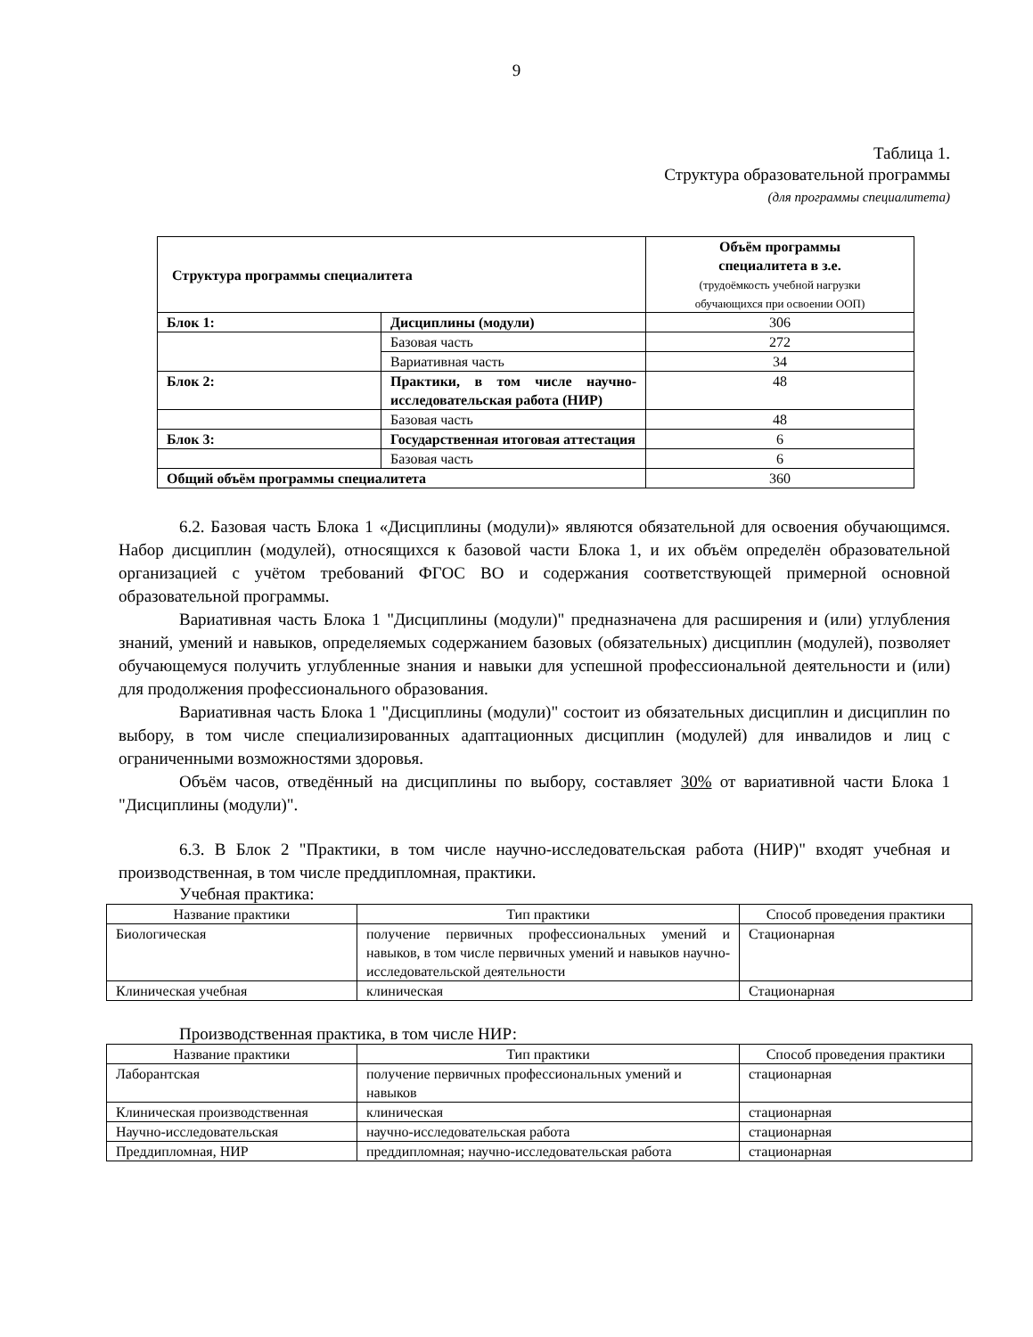9
Таблица 1.
Структура образовательной программы
(для программы специалитета)
| Структура программы специалитета | | Объём программы специалитета в з.е. (трудоёмкость учебной нагрузки обучающихся при освоении ООП) |
| Блок 1: | Дисциплины (модули) | 306 |
| | Базовая часть | 272 |
| | Вариативная часть | 34 |
| Блок 2: | Практики, в том числе научно-исследовательская работа (НИР) | 48 |
| | Базовая часть | 48 |
| Блок 3: | Государственная итоговая аттестация | 6 |
| | Базовая часть | 6 |
| Общий объём программы специалитета | | 360 |
6.2. Базовая часть Блока 1 «Дисциплины (модули)» являются обязательной для освоения обучающимся. Набор дисциплин (модулей), относящихся к базовой части Блока 1, и их объём определён образовательной организацией с учётом требований ФГОС ВО и содержания соответствующей примерной основной образовательной программы.
Вариативная часть Блока 1 "Дисциплины (модули)" предназначена для расширения и (или) углубления знаний, умений и навыков, определяемых содержанием базовых (обязательных) дисциплин (модулей), позволяет обучающемуся получить углубленные знания и навыки для успешной профессиональной деятельности и (или) для продолжения профессионального образования.
Вариативная часть Блока 1 "Дисциплины (модули)" состоит из обязательных дисциплин и дисциплин по выбору, в том числе специализированных адаптационных дисциплин (модулей) для инвалидов и лиц с ограниченными возможностями здоровья.
Объём часов, отведённый на дисциплины по выбору, составляет 30% от вариативной части Блока 1 "Дисциплины (модули)".
6.3. В Блок 2 "Практики, в том числе научно-исследовательская работа (НИР)" входят учебная и производственная, в том числе преддипломная, практики.
Учебная практика:
| Название практики | Тип практики | Способ проведения практики |
| --- | --- | --- |
| Биологическая | получение первичных профессиональных умений и навыков, в том числе первичных умений и навыков научно-исследовательской деятельности | Стационарная |
| Клиническая учебная | клиническая | Стационарная |
Производственная практика, в том числе НИР:
| Название практики | Тип практики | Способ проведения практики |
| --- | --- | --- |
| Лаборантская | получение первичных профессиональных умений и навыков | стационарная |
| Клиническая производственная | клиническая | стационарная |
| Научно-исследовательская | научно-исследовательская работа | стационарная |
| Преддипломная, НИР | преддипломная; научно-исследовательская работа | стационарная |